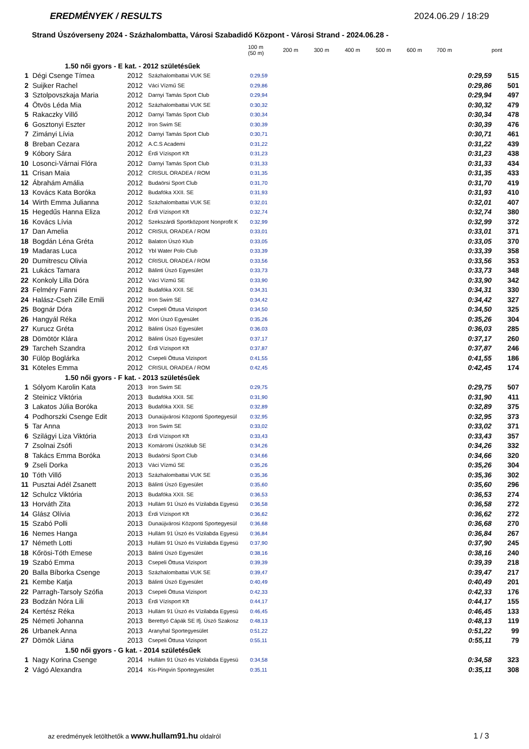EREDMÉNYEK / RESULTS 2024.06.29 / 18:29
Strand Úszóverseny 2024 - Százhalombatta, Városi Szabadidő Központ - Városi Strand - 2024.06.28 -
| | | | | 100 m (50 m) | 200 m | 300 m | 400 m | 500 m | 600 m | 700 m | | pont |
| --- | --- | --- | --- | --- | --- | --- | --- | --- | --- | --- | --- | --- |
| 1.50 női gyors - E kat. - 2012 születésűek | | | | | | | | | | | | |
| 1 | Dégi Csenge Tímea | 2012 | Százhalombattai VUK SE | 0:29,59 | | | | | | | 0:29,59 | 515 |
| 2 | Suijker Rachel | 2012 | Váci Vízmű SE | 0:29,86 | | | | | | | 0:29,86 | 501 |
| 3 | Sztolpovszkaja Maria | 2012 | Darnyi Tamás Sport Club | 0:29,94 | | | | | | | 0:29,94 | 497 |
| 4 | Ötvös Léda Mia | 2012 | Százhalombattai VUK SE | 0:30,32 | | | | | | | 0:30,32 | 479 |
| 5 | Rakaczky Villő | 2012 | Darnyi Tamás Sport Club | 0:30,34 | | | | | | | 0:30,34 | 478 |
| 6 | Gosztonyi Eszter | 2012 | Iron Swim SE | 0:30,39 | | | | | | | 0:30,39 | 476 |
| 7 | Zimányi Lívia | 2012 | Darnyi Tamás Sport Club | 0:30,71 | | | | | | | 0:30,71 | 461 |
| 8 | Breban Cezara | 2012 | A.C.S Academi | 0:31,22 | | | | | | | 0:31,22 | 439 |
| 9 | Kóbory Sára | 2012 | Érdi Vízisport Kft | 0:31,23 | | | | | | | 0:31,23 | 438 |
| 10 | Losonci-Várnai Flóra | 2012 | Darnyi Tamás Sport Club | 0:31,33 | | | | | | | 0:31,33 | 434 |
| 11 | Crisan Maia | 2012 | CRISUL ORADEA / ROM | 0:31,35 | | | | | | | 0:31,35 | 433 |
| 12 | Ábrahám Amália | 2012 | Budaörsi Sport Club | 0:31,70 | | | | | | | 0:31,70 | 419 |
| 13 | Kovács Kata Boróka | 2012 | Budafóka XXII. SE | 0:31,93 | | | | | | | 0:31,93 | 410 |
| 14 | Wirth Emma Julianna | 2012 | Százhalombattai VUK SE | 0:32,01 | | | | | | | 0:32,01 | 407 |
| 15 | Hegedűs Hanna Eliza | 2012 | Érdi Vízisport Kft | 0:32,74 | | | | | | | 0:32,74 | 380 |
| 16 | Kovács Lívia | 2012 | Szekszárdi Sportközpont Nonprofit K | 0:32,99 | | | | | | | 0:32,99 | 372 |
| 17 | Dan Amelia | 2012 | CRISUL ORADEA / ROM | 0:33,01 | | | | | | | 0:33,01 | 371 |
| 18 | Bogdán Léna Gréta | 2012 | Balaton Úszó Klub | 0:33,05 | | | | | | | 0:33,05 | 370 |
| 19 | Madaras Luca | 2012 | Ybl Water Polo Club | 0:33,39 | | | | | | | 0:33,39 | 358 |
| 20 | Dumitrescu Olivia | 2012 | CRISUL ORADEA / ROM | 0:33,56 | | | | | | | 0:33,56 | 353 |
| 21 | Lukács Tamara | 2012 | Bálinti Úszó Egyesület | 0:33,73 | | | | | | | 0:33,73 | 348 |
| 22 | Konkoly Lilla Dóra | 2012 | Váci Vízmű SE | 0:33,90 | | | | | | | 0:33,90 | 342 |
| 23 | Felméry Fanni | 2012 | Budafóka XXII. SE | 0:34,31 | | | | | | | 0:34,31 | 330 |
| 24 | Halász-Cseh Zille Emili | 2012 | Iron Swim SE | 0:34,42 | | | | | | | 0:34,42 | 327 |
| 25 | Bognár Dóra | 2012 | Csepeli Öttusa Vizisport | 0:34,50 | | | | | | | 0:34,50 | 325 |
| 26 | Hangyál Réka | 2012 | Móri Úszó Egyesület | 0:35,26 | | | | | | | 0:35,26 | 304 |
| 27 | Kurucz Gréta | 2012 | Bálinti Úszó Egyesület | 0:36,03 | | | | | | | 0:36,03 | 285 |
| 28 | Dömötör Klára | 2012 | Bálinti Úszó Egyesület | 0:37,17 | | | | | | | 0:37,17 | 260 |
| 29 | Tarcheh Szandra | 2012 | Érdi Vízisport Kft | 0:37,87 | | | | | | | 0:37,87 | 246 |
| 30 | Fülöp Boglárka | 2012 | Csepeli Öttusa Vizisport | 0:41,55 | | | | | | | 0:41,55 | 186 |
| 31 | Köteles Emma | 2012 | CRISUL ORADEA / ROM | 0:42,45 | | | | | | | 0:42,45 | 174 |
| 1.50 női gyors - F kat. - 2013 születésűek | | | | | | | | | | | | |
| 1 | Sólyom Karolin Kata | 2013 | Iron Swim SE | 0:29,75 | | | | | | | 0:29,75 | 507 |
| 2 | Steinicz Viktória | 2013 | Budafóka XXII. SE | 0:31,90 | | | | | | | 0:31,90 | 411 |
| 3 | Lakatos Júlia Boróka | 2013 | Budafóka XXII. SE | 0:32,89 | | | | | | | 0:32,89 | 375 |
| 4 | Podhorszki Csenge Edit | 2013 | Dunaújvárosi Központi Sportegyesül | 0:32,95 | | | | | | | 0:32,95 | 373 |
| 5 | Tar Anna | 2013 | Iron Swim SE | 0:33,02 | | | | | | | 0:33,02 | 371 |
| 6 | Szilágyi Liza Viktória | 2013 | Érdi Vízisport Kft | 0:33,43 | | | | | | | 0:33,43 | 357 |
| 7 | Zsolnai Zsófi | 2013 | Komáromi Úszóklub SE | 0:34,26 | | | | | | | 0:34,26 | 332 |
| 8 | Takács Emma Boróka | 2013 | Budaörsi Sport Club | 0:34,66 | | | | | | | 0:34,66 | 320 |
| 9 | Zseli Dorka | 2013 | Váci Vízmű SE | 0:35,26 | | | | | | | 0:35,26 | 304 |
| 10 | Tóth Villő | 2013 | Százhalombattai VUK SE | 0:35,36 | | | | | | | 0:35,36 | 302 |
| 11 | Pusztai Adél Zsanett | 2013 | Bálinti Úszó Egyesület | 0:35,60 | | | | | | | 0:35,60 | 296 |
| 12 | Schulcz Viktória | 2013 | Budafóka XXII. SE | 0:36,53 | | | | | | | 0:36,53 | 274 |
| 13 | Horváth Zita | 2013 | Hullám 91 Úszó és Vízilabda Egyesü | 0:36,58 | | | | | | | 0:36,58 | 272 |
| 14 | Glász Olívia | 2013 | Érdi Vízisport Kft | 0:36,62 | | | | | | | 0:36,62 | 272 |
| 15 | Szabó Polli | 2013 | Dunaújvárosi Központi Sportegyesül | 0:36,68 | | | | | | | 0:36,68 | 270 |
| 16 | Nemes Hanga | 2013 | Hullám 91 Úszó és Vízilabda Egyesü | 0:36,84 | | | | | | | 0:36,84 | 267 |
| 17 | Németh Lotti | 2013 | Hullám 91 Úszó és Vízilabda Egyesü | 0:37,90 | | | | | | | 0:37,90 | 245 |
| 18 | Kőrösi-Tóth Emese | 2013 | Bálinti Úszó Egyesület | 0:38,16 | | | | | | | 0:38,16 | 240 |
| 19 | Szabó Emma | 2013 | Csepeli Öttusa Vizisport | 0:39,39 | | | | | | | 0:39,39 | 218 |
| 20 | Balla Bíborka Csenge | 2013 | Százhalombattai VUK SE | 0:39,47 | | | | | | | 0:39,47 | 217 |
| 21 | Kembe Katja | 2013 | Bálinti Úszó Egyesület | 0:40,49 | | | | | | | 0:40,49 | 201 |
| 22 | Parragh-Tarsoly Szófia | 2013 | Csepeli Öttusa Vizisport | 0:42,33 | | | | | | | 0:42,33 | 176 |
| 23 | Bodzán Nóra Lili | 2013 | Érdi Vízisport Kft | 0:44,17 | | | | | | | 0:44,17 | 155 |
| 24 | Kertész Réka | 2013 | Hullám 91 Úszó és Vízilabda Egyesü | 0:46,45 | | | | | | | 0:46,45 | 133 |
| 25 | Németi Johanna | 2013 | Berettyó Cápák SE Ifj. Úszó Szakosz | 0:48,13 | | | | | | | 0:48,13 | 119 |
| 26 | Urbanek Anna | 2013 | Aranyhal Sportegyesület | 0:51,22 | | | | | | | 0:51,22 | 99 |
| 27 | Dömök Liána | 2013 | Csepeli Öttusa Vizisport | 0:55,11 | | | | | | | 0:55,11 | 79 |
| 1.50 női gyors - G kat. - 2014 születésűek | | | | | | | | | | | | |
| 1 | Nagy Korina Csenge | 2014 | Hullám 91 Úszó és Vízilabda Egyesü | 0:34,58 | | | | | | | 0:34,58 | 323 |
| 2 | Vágó Alexandra | 2014 | Kis-Pingvin Sportegyesület | 0:35,11 | | | | | | | 0:35,11 | 308 |
az eredmények letölthetők a www.hullam91.hu oldalról 1 / 3